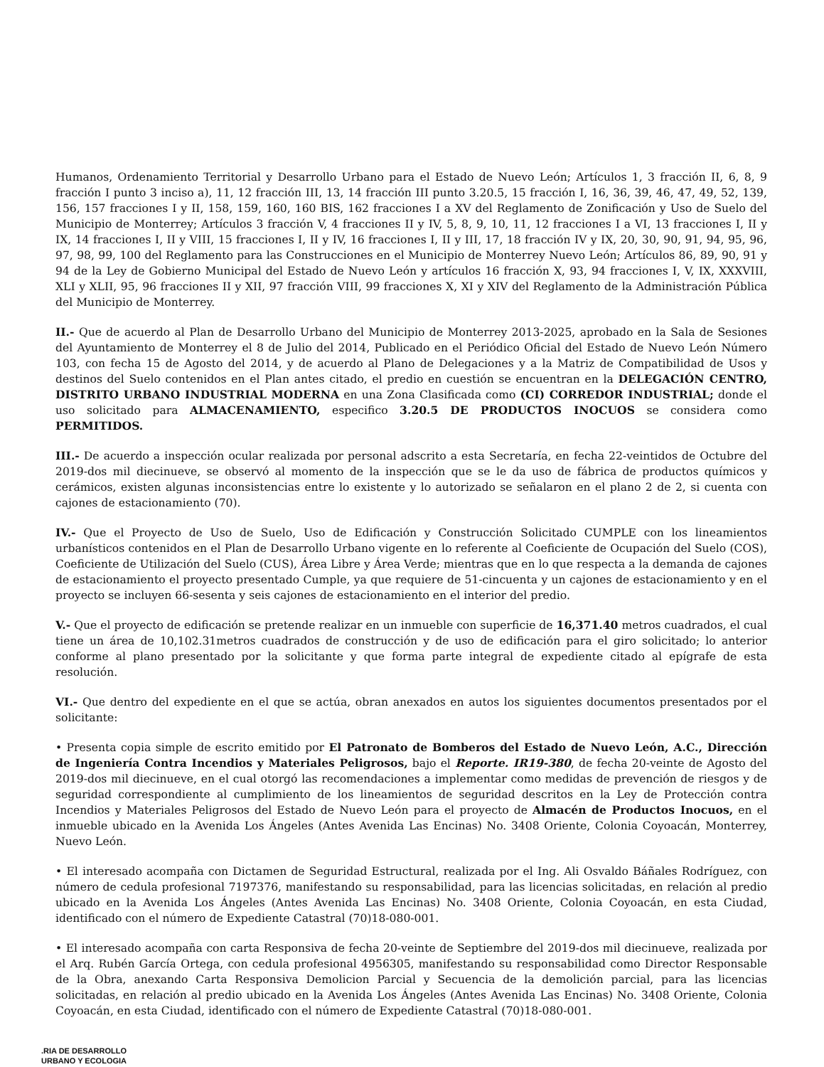Humanos, Ordenamiento Territorial y Desarrollo Urbano para el Estado de Nuevo León; Artículos 1, 3 fracción II, 6, 8, 9 fracción I punto 3 inciso a), 11, 12 fracción III, 13, 14 fracción III punto 3.20.5, 15 fracción I, 16, 36, 39, 46, 47, 49, 52, 139, 156, 157 fracciones I y II, 158, 159, 160, 160 BIS, 162 fracciones I a XV del Reglamento de Zonificación y Uso de Suelo del Municipio de Monterrey; Artículos 3 fracción V, 4 fracciones II y IV, 5, 8, 9, 10, 11, 12 fracciones I a VI, 13 fracciones I, II y IX, 14 fracciones I, II y VIII, 15 fracciones I, II y IV, 16 fracciones I, II y III, 17, 18 fracción IV y IX, 20, 30, 90, 91, 94, 95, 96, 97, 98, 99, 100 del Reglamento para las Construcciones en el Municipio de Monterrey Nuevo León; Artículos 86, 89, 90, 91 y 94 de la Ley de Gobierno Municipal del Estado de Nuevo León y artículos 16 fracción X, 93, 94 fracciones I, V, IX, XXXVIII, XLI y XLII, 95, 96 fracciones II y XII, 97 fracción VIII, 99 fracciones X, XI y XIV del Reglamento de la Administración Pública del Municipio de Monterrey.
II.- Que de acuerdo al Plan de Desarrollo Urbano del Municipio de Monterrey 2013-2025, aprobado en la Sala de Sesiones del Ayuntamiento de Monterrey el 8 de Julio del 2014, Publicado en el Periódico Oficial del Estado de Nuevo León Número 103, con fecha 15 de Agosto del 2014, y de acuerdo al Plano de Delegaciones y a la Matriz de Compatibilidad de Usos y destinos del Suelo contenidos en el Plan antes citado, el predio en cuestión se encuentran en la DELEGACIÓN CENTRO, DISTRITO URBANO INDUSTRIAL MODERNA en una Zona Clasificada como (CI) CORREDOR INDUSTRIAL; donde el uso solicitado para ALMACENAMIENTO, especifico 3.20.5 DE PRODUCTOS INOCUOS se considera como PERMITIDOS.
III.- De acuerdo a inspección ocular realizada por personal adscrito a esta Secretaría, en fecha 22-veintidos de Octubre del 2019-dos mil diecinueve, se observó al momento de la inspección que se le da uso de fábrica de productos químicos y cerámicos, existen algunas inconsistencias entre lo existente y lo autorizado se señalaron en el plano 2 de 2, si cuenta con cajones de estacionamiento (70).
IV.- Que el Proyecto de Uso de Suelo, Uso de Edificación y Construcción Solicitado CUMPLE con los lineamientos urbanísticos contenidos en el Plan de Desarrollo Urbano vigente en lo referente al Coeficiente de Ocupación del Suelo (COS), Coeficiente de Utilización del Suelo (CUS), Área Libre y Área Verde; mientras que en lo que respecta a la demanda de cajones de estacionamiento el proyecto presentado Cumple, ya que requiere de 51-cincuenta y un cajones de estacionamiento y en el proyecto se incluyen 66-sesenta y seis cajones de estacionamiento en el interior del predio.
V.- Que el proyecto de edificación se pretende realizar en un inmueble con superficie de 16,371.40 metros cuadrados, el cual tiene un área de 10,102.31metros cuadrados de construcción y de uso de edificación para el giro solicitado; lo anterior conforme al plano presentado por la solicitante y que forma parte integral de expediente citado al epígrafe de esta resolución.
VI.- Que dentro del expediente en el que se actúa, obran anexados en autos los siguientes documentos presentados por el solicitante:
• Presenta copia simple de escrito emitido por El Patronato de Bomberos del Estado de Nuevo León, A.C., Dirección de Ingeniería Contra Incendios y Materiales Peligrosos, bajo el Reporte. IR19-380, de fecha 20-veinte de Agosto del 2019-dos mil diecinueve, en el cual otorgó las recomendaciones a implementar como medidas de prevención de riesgos y de seguridad correspondiente al cumplimiento de los lineamientos de seguridad descritos en la Ley de Protección contra Incendios y Materiales Peligrosos del Estado de Nuevo León para el proyecto de Almacén de Productos Inocuos, en el inmueble ubicado en la Avenida Los Ángeles (Antes Avenida Las Encinas) No. 3408 Oriente, Colonia Coyoacán, Monterrey, Nuevo León.
• El interesado acompaña con Dictamen de Seguridad Estructural, realizada por el Ing. Ali Osvaldo Báñales Rodríguez, con número de cedula profesional 7197376, manifestando su responsabilidad, para las licencias solicitadas, en relación al predio ubicado en la Avenida Los Ángeles (Antes Avenida Las Encinas) No. 3408 Oriente, Colonia Coyoacán, en esta Ciudad, identificado con el número de Expediente Catastral (70)18-080-001.
• El interesado acompaña con carta Responsiva de fecha 20-veinte de Septiembre del 2019-dos mil diecinueve, realizada por el Arq. Rubén García Ortega, con cedula profesional 4956305, manifestando su responsabilidad como Director Responsable de la Obra, anexando Carta Responsiva Demolicion Parcial y Secuencia de la demolición parcial, para las licencias solicitadas, en relación al predio ubicado en la Avenida Los Ángeles (Antes Avenida Las Encinas) No. 3408 Oriente, Colonia Coyoacán, en esta Ciudad, identificado con el número de Expediente Catastral (70)18-080-001.
.RIA DE DESARROLLO
URBANO Y ECOLOGIA